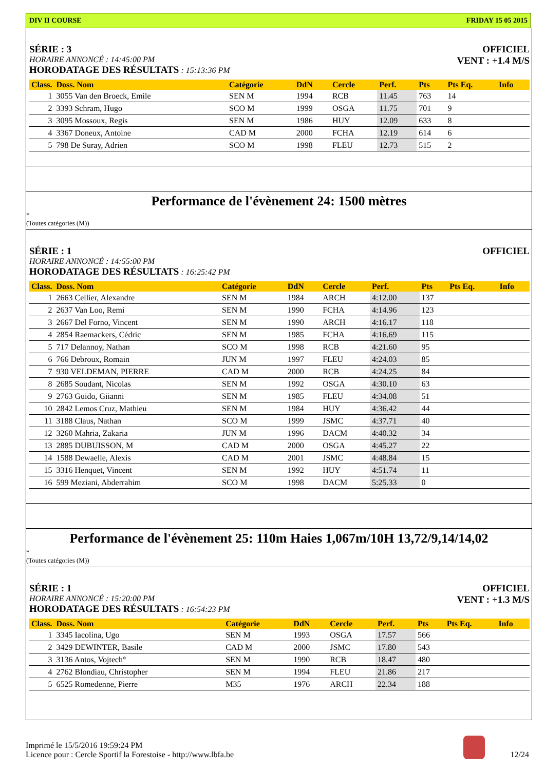DIV II COURSE FRIDAY 15 05 2015
SÉRIE : 3
HORAIRE ANNONCÉ : 14:45:00 PM
HORODATAGE DES RÉSULTATS : 15:13:36 PM
OFFICIEL
VENT : +1.4 M/S
| Class. | Doss. Nom | Catégorie | DdN | Cercle | Perf. | Pts | Pts Eq. | Info |
| --- | --- | --- | --- | --- | --- | --- | --- | --- |
| 1 | 3055 Van den Broeck, Emile | SEN M | 1994 | RCB | 11.45 | 763 | 14 | |
| 2 | 3393 Schram, Hugo | SCO M | 1999 | OSGA | 11.75 | 701 | 9 | |
| 3 | 3095 Mossoux, Regis | SEN M | 1986 | HUY | 12.09 | 633 | 8 | |
| 4 | 3367 Doneux, Antoine | CAD M | 2000 | FCHA | 12.19 | 614 | 6 | |
| 5 | 798 De Suray, Adrien | SCO M | 1998 | FLEU | 12.73 | 515 | 2 | |
Performance de l'évènement 24: 1500 mètres
*
(Toutes catégories (M))
SÉRIE : 1
HORAIRE ANNONCÉ : 14:55:00 PM
HORODATAGE DES RÉSULTATS : 16:25:42 PM
OFFICIEL
| Class. | Doss. Nom | Catégorie | DdN | Cercle | Perf. | Pts | Pts Eq. | Info |
| --- | --- | --- | --- | --- | --- | --- | --- | --- |
| 1 | 2663 Cellier, Alexandre | SEN M | 1984 | ARCH | 4:12.00 | 137 | | |
| 2 | 2637 Van Loo, Remi | SEN M | 1990 | FCHA | 4:14.96 | 123 | | |
| 3 | 2667 Del Forno, Vincent | SEN M | 1990 | ARCH | 4:16.17 | 118 | | |
| 4 | 2854 Raemackers, Cédric | SEN M | 1985 | FCHA | 4:16.69 | 115 | | |
| 5 | 717 Delannoy, Nathan | SCO M | 1998 | RCB | 4:21.60 | 95 | | |
| 6 | 766 Debroux, Romain | JUN M | 1997 | FLEU | 4:24.03 | 85 | | |
| 7 | 930 VELDEMAN, PIERRE | CAD M | 2000 | RCB | 4:24.25 | 84 | | |
| 8 | 2685 Soudant, Nicolas | SEN M | 1992 | OSGA | 4:30.10 | 63 | | |
| 9 | 2763 Guido, Giianni | SEN M | 1985 | FLEU | 4:34.08 | 51 | | |
| 10 | 2842 Lemos Cruz, Mathieu | SEN M | 1984 | HUY | 4:36.42 | 44 | | |
| 11 | 3188 Claus, Nathan | SCO M | 1999 | JSMC | 4:37.71 | 40 | | |
| 12 | 3260 Mahria, Zakaria | JUN M | 1996 | DACM | 4:40.32 | 34 | | |
| 13 | 2885 DUBUISSON, M | CAD M | 2000 | OSGA | 4:45.27 | 22 | | |
| 14 | 1588 Dewaelle, Alexis | CAD M | 2001 | JSMC | 4:48.84 | 15 | | |
| 15 | 3316 Henquet, Vincent | SEN M | 1992 | HUY | 4:51.74 | 11 | | |
| 16 | 599 Meziani, Abderrahim | SCO M | 1998 | DACM | 5:25.33 | 0 | | |
Performance de l'évènement 25: 110m Haies 1,067m/10H 13,72/9,14/14,02
*
(Toutes catégories (M))
SÉRIE : 1
HORAIRE ANNONCÉ : 15:20:00 PM
HORODATAGE DES RÉSULTATS : 16:54:23 PM
OFFICIEL
VENT : +1.3 M/S
| Class. | Doss. Nom | Catégorie | DdN | Cercle | Perf. | Pts | Pts Eq. | Info |
| --- | --- | --- | --- | --- | --- | --- | --- | --- |
| 1 | 3345 Iacolina, Ugo | SEN M | 1993 | OSGA | 17.57 | 566 | | |
| 2 | 3429 DEWINTER, Basile | CAD M | 2000 | JSMC | 17.80 | 543 | | |
| 3 | 3136 Antos, Vojtech° | SEN M | 1990 | RCB | 18.47 | 480 | | |
| 4 | 2762 Blondiau, Christopher | SEN M | 1994 | FLEU | 21.86 | 217 | | |
| 5 | 6525 Romedenne, Pierre | M35 | 1976 | ARCH | 22.34 | 188 | | |
Imprimé le 15/5/2016 19:59:24 PM
Licence pour : Cercle Sportif la Forestoise - http://www.lbfa.be
12/24